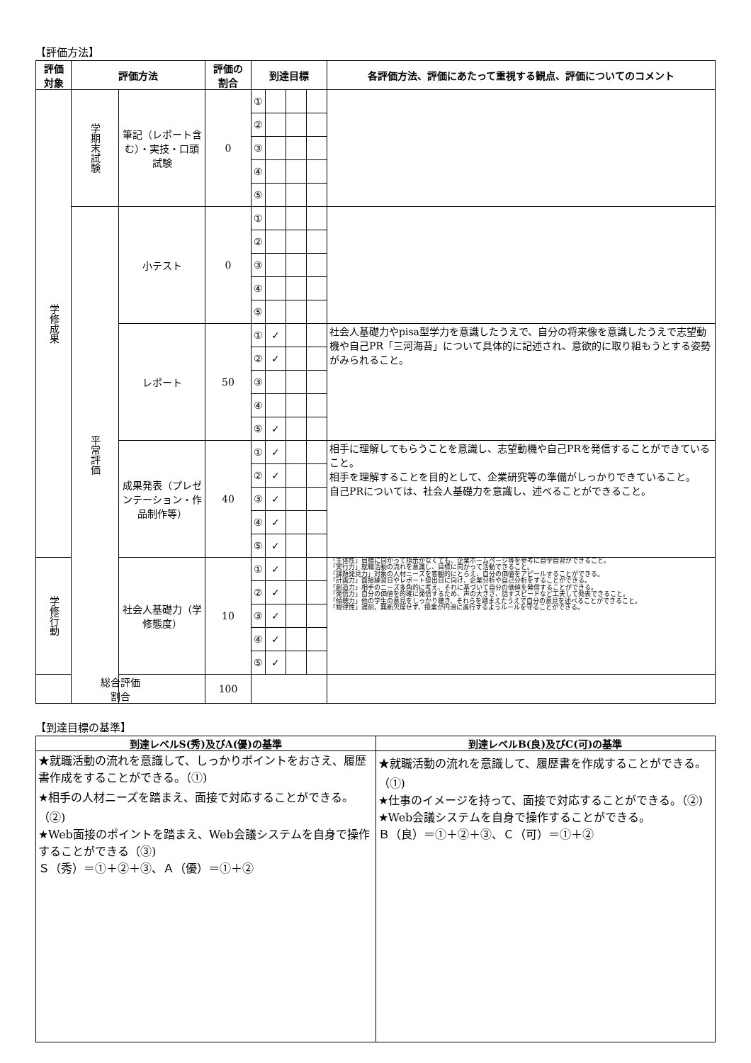【評価方法】
| 評価 対象 | 評価方法 | | 評価の 割合 | 到達目標 | | | | 各評価方法、評価にあたって重視する観点、評価についてのコメント |
| --- | --- | --- | --- | --- | --- | --- | --- | --- |
| 学修成果 | 学期末試験 | 筆記（レポート含む）・実技・口頭試験 | 0 | ① | | | | |
| | | | | ② | | | | |
| | | | | ③ | | | | |
| | | | | ④ | | | | |
| | | | | ⑤ | | | | |
| | 平常評価 | 小テスト | 0 | ① | | | | |
| | | | | ② | | | | |
| | | | | ③ | | | | |
| | | | | ④ | | | | |
| | | | | ⑤ | | | | |
| | | レポート | 50 | ① | ✓ | | | 社会人基礎力やpisa型学力を意識したうえで、自分の将来像を意識したうえで志望動機や自己PR「三河海苔」について具体的に記述され、意欲的に取り組もうとする姿勢がみられること。 |
| | | | | ② | ✓ | | | |
| | | | | ③ | | | | |
| | | | | ④ | | | | |
| | | | | ⑤ | ✓ | | | |
| | | 成果発表（プレゼンテーション・作品制作等） | 40 | ① | ✓ | | | 相手に理解してもらうことを意識し、志望動機や自己PRを発信することができていること。 相手を理解することを目的として、企業研究等の準備がしっかりできていること。 自己PRについては、社会人基礎力を意識し、述べることができること。 |
| | | | | ② | ✓ | | | |
| | | | | ③ | ✓ | | | |
| | | | | ④ | ✓ | | | |
| | | | | ⑤ | ✓ | | | |
| 学修行動 | | 社会人基礎力（学修態度） | 10 | ① | ✓ | | | 「主体性」目標に向かって指示がなくても、企業ホームページ等を参考に自学自習ができること。 「実行力」就職活動の流れを意識し、目標に向かって活動できること。 「課題発見力」対象の人材ニーズを客観的にとらえ、自分の価値をアピールすることができる。 「計画力」面接練習日やレポート提出日に向け、企業分析や自己分析をすることができる。 「創造力」相手のニーズ多角的に考え、それに基づいて自分の価値を発信することができる。 「発信力」自分の価値を的確に発信するため、声の大きさ、話すスピードなど工夫して発表できること。 「傾聴力」他の学生の意見をしっかり聴き、それらを踏まえたうえで自分の意見を述べることができること。 「規律性」遅刻、無断欠席せず、授業が円滑に進行するようルールを守ることができる。 |
| | | | | ② | ✓ | | | |
| | | | | ③ | ✓ | | | |
| | | | | ④ | ✓ | | | |
| | | | | ⑤ | ✓ | | | |
| 総合評価 割合 | | | 100 | | | | | |
【到達目標の基準】
| 到達レベルS(秀)及びA(優)の基準 | 到達レベルB(良)及びC(可)の基準 |
| --- | --- |
| ★就職活動の流れを意識して、しっかりポイントをおさえ、履歴書作成をすることができる。（①) ★相手の人材ニーズを踏まえ、面接で対応することができる。（②) ★Web面接のポイントを踏まえ、Web会議システムを自身で操作することができる（③) Ｓ（秀）＝①＋②＋③、Ａ（優）＝①＋② | ★就職活動の流れを意識して、履歴書を作成することができる。（①) ★仕事のイメージを持って、面接で対応することができる。（②) ★Web会議システムを自身で操作することができる。 Ｂ（良）＝①＋②＋③、Ｃ（可）＝①＋② |